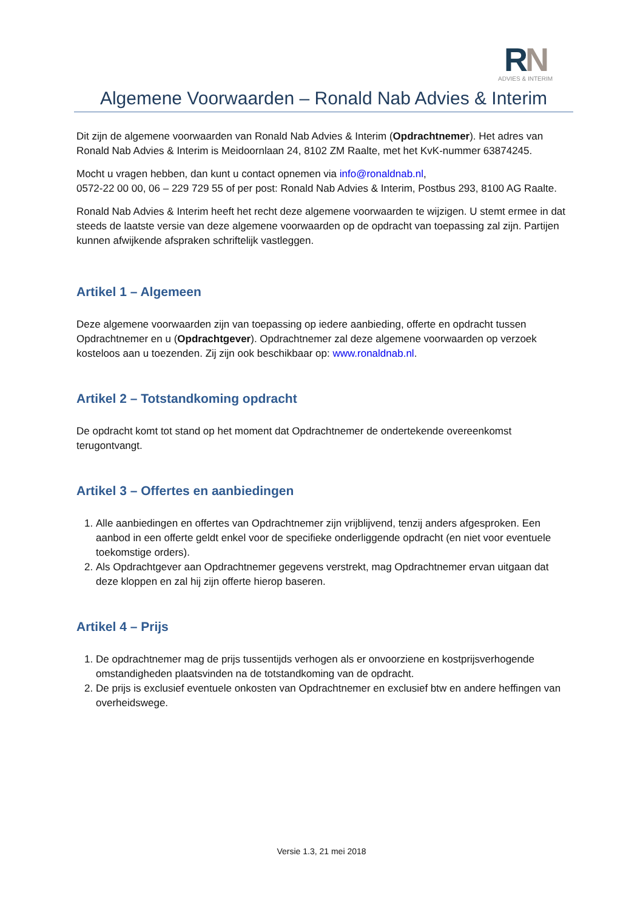RN
ADVIES & INTERIM
Algemene Voorwaarden – Ronald Nab Advies & Interim
Dit zijn de algemene voorwaarden van Ronald Nab Advies & Interim (Opdrachtnemer). Het adres van Ronald Nab Advies & Interim is Meidoornlaan 24, 8102 ZM Raalte, met het KvK-nummer 63874245.
Mocht u vragen hebben, dan kunt u contact opnemen via info@ronaldnab.nl,
0572-22 00 00, 06 – 229 729 55 of per post: Ronald Nab Advies & Interim, Postbus 293, 8100 AG Raalte.
Ronald Nab Advies & Interim heeft het recht deze algemene voorwaarden te wijzigen. U stemt ermee in dat steeds de laatste versie van deze algemene voorwaarden op de opdracht van toepassing zal zijn. Partijen kunnen afwijkende afspraken schriftelijk vastleggen.
Artikel 1 – Algemeen
Deze algemene voorwaarden zijn van toepassing op iedere aanbieding, offerte en opdracht tussen Opdrachtnemer en u (Opdrachtgever). Opdrachtnemer zal deze algemene voorwaarden op verzoek kosteloos aan u toezenden. Zij zijn ook beschikbaar op: www.ronaldnab.nl.
Artikel 2 – Totstandkoming opdracht
De opdracht komt tot stand op het moment dat Opdrachtnemer de ondertekende overeenkomst terugontvangt.
Artikel 3 – Offertes en aanbiedingen
1. Alle aanbiedingen en offertes van Opdrachtnemer zijn vrijblijvend, tenzij anders afgesproken. Een aanbod in een offerte geldt enkel voor de specifieke onderliggende opdracht (en niet voor eventuele toekomstige orders).
2. Als Opdrachtgever aan Opdrachtnemer gegevens verstrekt, mag Opdrachtnemer ervan uitgaan dat deze kloppen en zal hij zijn offerte hierop baseren.
Artikel 4 – Prijs
1. De opdrachtnemer mag de prijs tussentijds verhogen als er onvoorziene en kostprijsverhogende omstandigheden plaatsvinden na de totstandkoming van de opdracht.
2. De prijs is exclusief eventuele onkosten van Opdrachtnemer en exclusief btw en andere heffingen van overheidswege.
Versie 1.3, 21 mei 2018